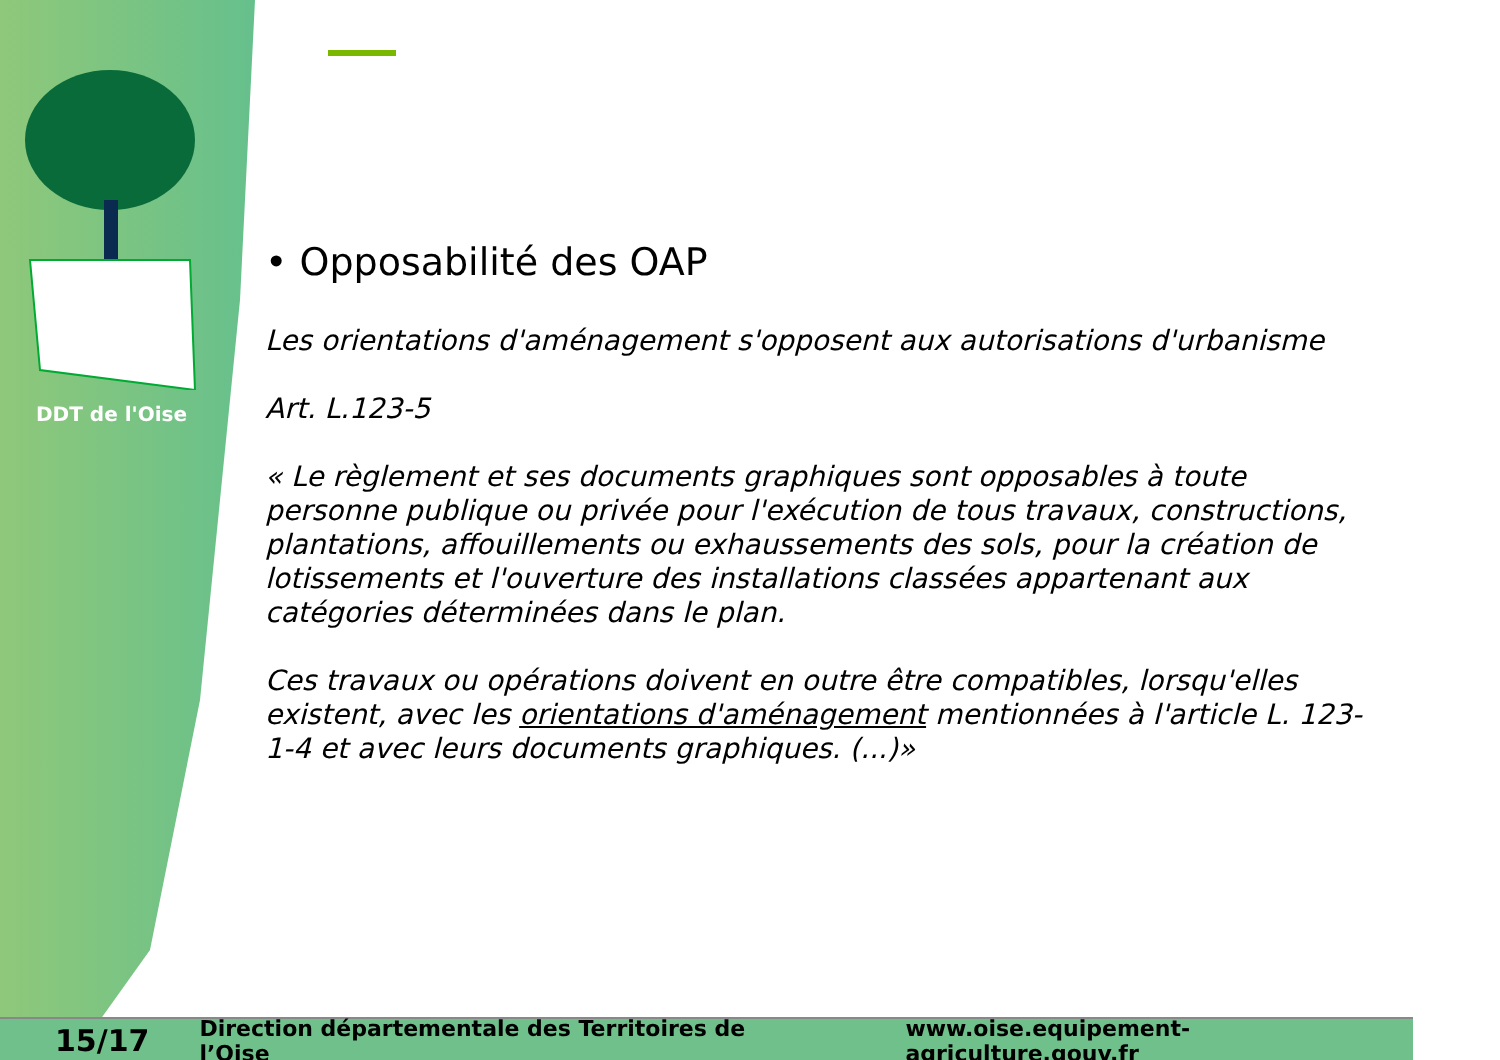DDT de l'Oise
• Opposabilité des OAP
Les orientations d'aménagement s'opposent aux autorisations d'urbanisme
Art. L.123-5
« Le règlement et ses documents graphiques sont opposables à toute personne publique ou privée pour l'exécution de tous travaux, constructions, plantations, affouillements ou exhaussements des sols, pour la création de lotissements et l'ouverture des installations classées appartenant aux catégories déterminées dans le plan.
Ces travaux ou opérations doivent en outre être compatibles, lorsqu'elles existent, avec les orientations d'aménagement mentionnées à l'article L. 123-1-4 et avec leurs documents graphiques. (...)»
15/17 Direction départementale des Territoires de l’Oise www.oise.equipement-agriculture.gouv.fr